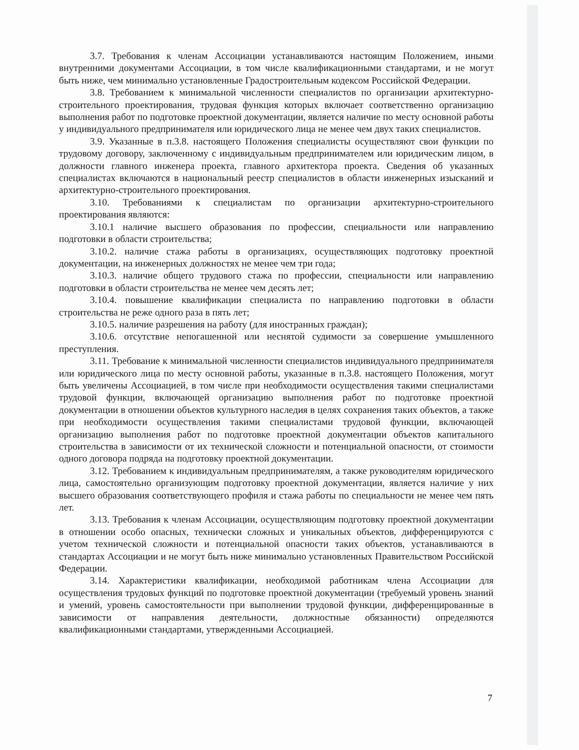3.7. Требования к членам Ассоциации устанавливаются настоящим Положением, иными внутренними документами Ассоциации, в том числе квалификационными стандартами, и не могут быть ниже, чем минимально установленные Градостроительным кодексом Российской Федерации.
3.8. Требованием к минимальной численности специалистов по организации архитектурно-строительного проектирования, трудовая функция которых включает соответственно организацию выполнения работ по подготовке проектной документации, является наличие по месту основной работы у индивидуального предпринимателя или юридического лица не менее чем двух таких специалистов.
3.9. Указанные в п.3.8. настоящего Положения специалисты осуществляют свои функции по трудовому договору, заключенному с индивидуальным предпринимателем или юридическим лицом, в должности главного инженера проекта, главного архитектора проекта. Сведения об указанных специалистах включаются в национальный реестр специалистов в области инженерных изысканий и архитектурно-строительного проектирования.
3.10. Требованиями к специалистам по организации архитектурно-строительного проектирования являются:
3.10.1 наличие высшего образования по профессии, специальности или направлению подготовки в области строительства;
3.10.2. наличие стажа работы в организациях, осуществляющих подготовку проектной документации, на инженерных должностях не менее чем три года;
3.10.3. наличие общего трудового стажа по профессии, специальности или направлению подготовки в области строительства не менее чем десять лет;
3.10.4. повышение квалификации специалиста по направлению подготовки в области строительства не реже одного раза в пять лет;
3.10.5. наличие разрешения на работу (для иностранных граждан);
3.10.6. отсутствие непогашенной или неснятой судимости за совершение умышленного преступления.
3.11. Требование к минимальной численности специалистов индивидуального предпринимателя или юридического лица по месту основной работы, указанные в п.3.8. настоящего Положения, могут быть увеличены Ассоциацией, в том числе при необходимости осуществления такими специалистами трудовой функции, включающей организацию выполнения работ по подготовке проектной документации в отношении объектов культурного наследия в целях сохранения таких объектов, а также при необходимости осуществления такими специалистами трудовой функции, включающей организацию выполнения работ по подготовке проектной документации объектов капитального строительства в зависимости от их технической сложности и потенциальной опасности, от стоимости одного договора подряда на подготовку проектной документации.
3.12. Требованием к индивидуальным предпринимателям, а также руководителям юридического лица, самостоятельно организующим подготовку проектной документации, является наличие у них высшего образования соответствующего профиля и стажа работы по специальности не менее чем пять лет.
3.13. Требования к членам Ассоциации, осуществляющим подготовку проектной документации в отношении особо опасных, технически сложных и уникальных объектов, дифференцируются с учетом технической сложности и потенциальной опасности таких объектов, устанавливаются в стандартах Ассоциации и не могут быть ниже минимально установленных Правительством Российской Федерации.
3.14. Характеристики квалификации, необходимой работникам члена Ассоциации для осуществления трудовых функций по подготовке проектной документации (требуемый уровень знаний и умений, уровень самостоятельности при выполнении трудовой функции, дифференцированные в зависимости от направления деятельности, должностные обязанности) определяются квалификационными стандартами, утвержденными Ассоциацией.
7